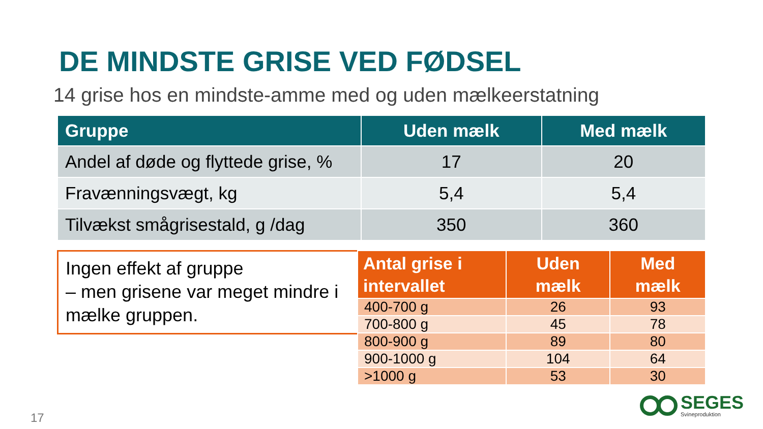DE MINDSTE GRISE VED FØDSEL
14 grise hos en mindste-amme med og uden mælkeerstatning
| Gruppe | Uden mælk | Med mælk |
| --- | --- | --- |
| Andel af døde og flyttede grise, % | 17 | 20 |
| Fravænningsvægt, kg | 5,4 | 5,4 |
| Tilvækst smågrisestald, g /dag | 350 | 360 |
Ingen effekt af gruppe
– men grisene var meget mindre i mælke gruppen.
| Antal grise i intervallet | Uden mælk | Med mælk |
| --- | --- | --- |
| 400-700 g | 26 | 93 |
| 700-800 g | 45 | 78 |
| 800-900 g | 89 | 80 |
| 900-1000 g | 104 | 64 |
| >1000 g | 53 | 30 |
17
SEGES
Svineproduktion